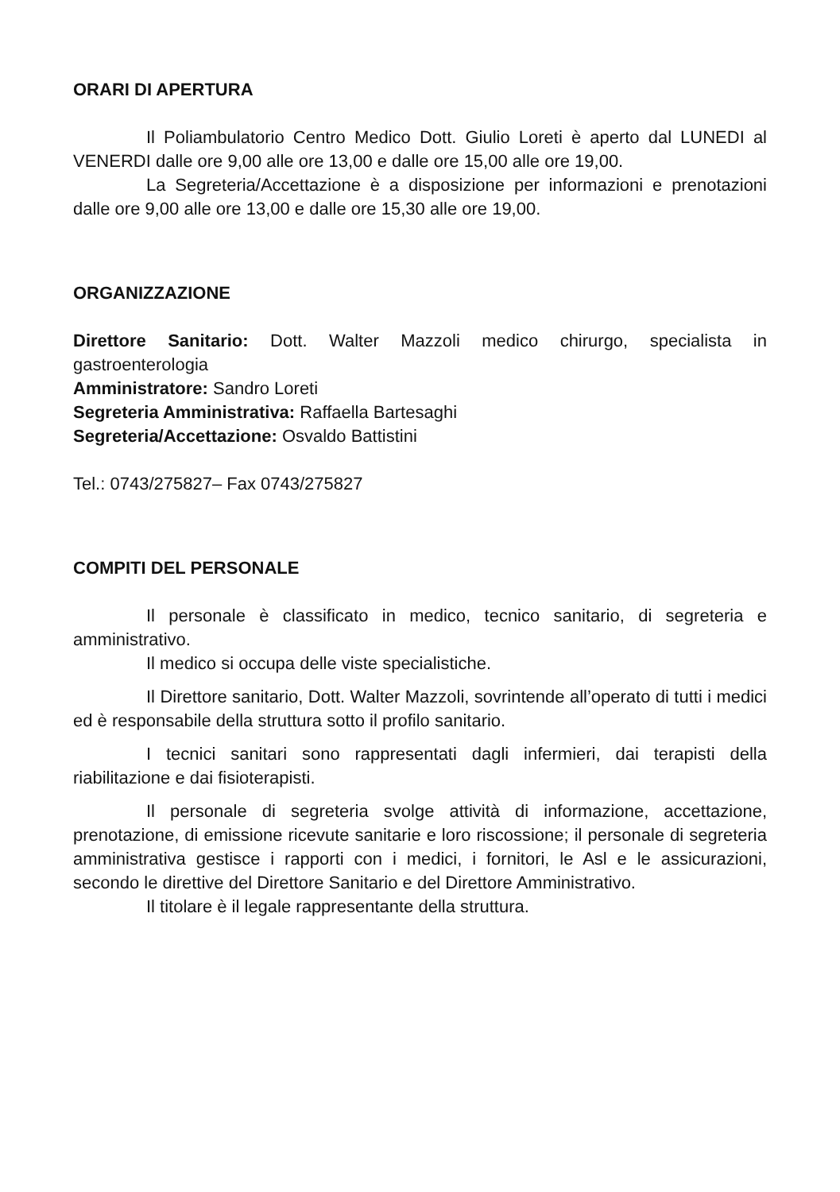ORARI DI APERTURA
Il Poliambulatorio Centro Medico Dott. Giulio Loreti è aperto dal LUNEDI al VENERDI dalle ore 9,00 alle ore 13,00 e dalle ore 15,00 alle ore 19,00.
La Segreteria/Accettazione è a disposizione per informazioni e prenotazioni dalle ore 9,00 alle ore 13,00 e dalle ore 15,30 alle ore 19,00.
ORGANIZZAZIONE
Direttore Sanitario: Dott. Walter Mazzoli medico chirurgo, specialista in gastroenterologia
Amministratore: Sandro Loreti
Segreteria Amministrativa: Raffaella Bartesaghi
Segreteria/Accettazione: Osvaldo Battistini
Tel.: 0743/275827– Fax 0743/275827
COMPITI DEL PERSONALE
Il personale è classificato in medico, tecnico sanitario, di segreteria e amministrativo.
Il medico si occupa delle viste specialistiche.
Il Direttore sanitario, Dott. Walter Mazzoli, sovrintende all’operato di tutti i medici ed è responsabile della struttura sotto il profilo sanitario.
I tecnici sanitari sono rappresentati dagli infermieri, dai terapisti della riabilitazione e dai fisioterapisti.
Il personale di segreteria svolge attività di informazione, accettazione, prenotazione, di emissione ricevute sanitarie e loro riscossione; il personale di segreteria amministrativa gestisce i rapporti con i medici, i fornitori, le Asl e le assicurazioni, secondo le direttive del Direttore Sanitario e del Direttore Amministrativo.
Il titolare è il legale rappresentante della struttura.